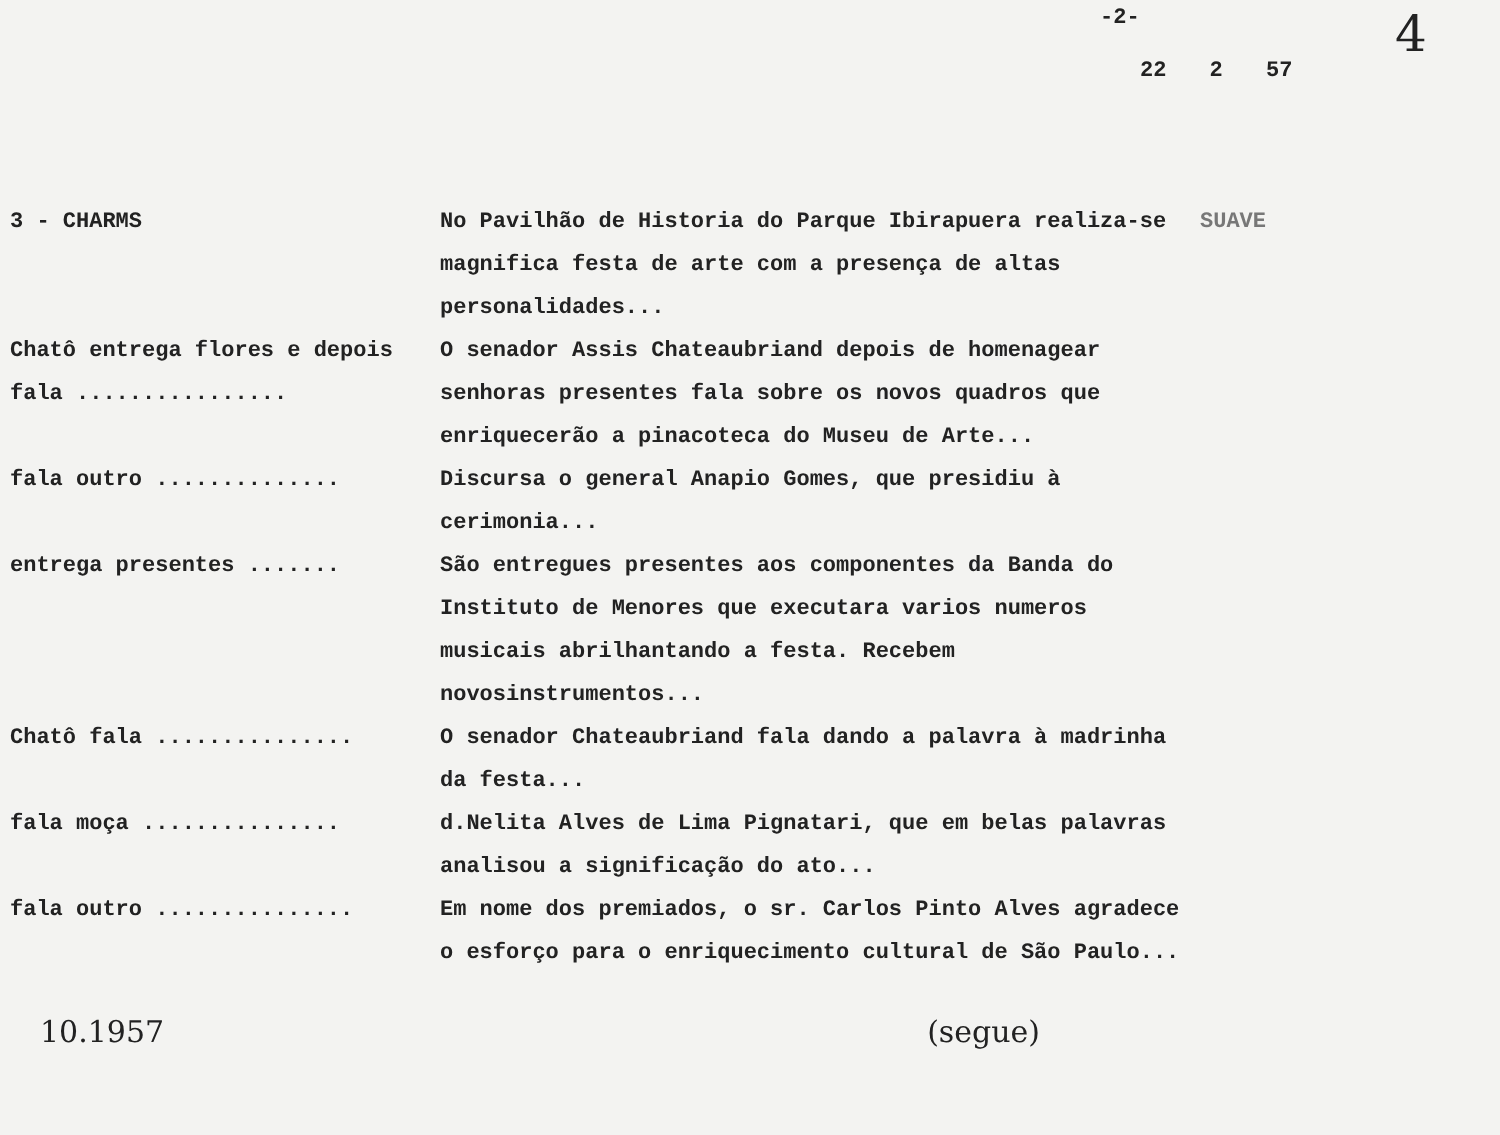-2-
22 2 57
4
| 3 - CHARMS | No Pavilhão de Historia do Parque Ibirapuera realiza-se magnifica festa de arte com a presença de altas personalidades... | SUAVE |
| Chatô entrega flores e depois fala ................ | O senador Assis Chateaubriand depois de homenagear senhoras presentes fala sobre os novos quadros que enriquecerão a pinacoteca do Museu de Arte... | |
| fala outro .............. | Discursa o general Anapio Gomes, que presidiu à cerimonia... | |
| entrega presentes ....... | São entregues presentes aos componentes da Banda do Instituto de Menores que executara varios numeros musicais abrilhantando a festa. Recebem novosinstrumentos... | |
| Chatô fala ............... | O senador Chateaubriand fala dando a palavra à madrinha da festa... | |
| fala moça ............... | d.Nelita Alves de Lima Pignatari, que em belas palavras analisou a significação do ato... | |
| fala outro ............... | Em nome dos premiados, o sr. Carlos Pinto Alves agradece o esforço para o enriquecimento cultural de São Paulo... | |
10.1957 (segue)